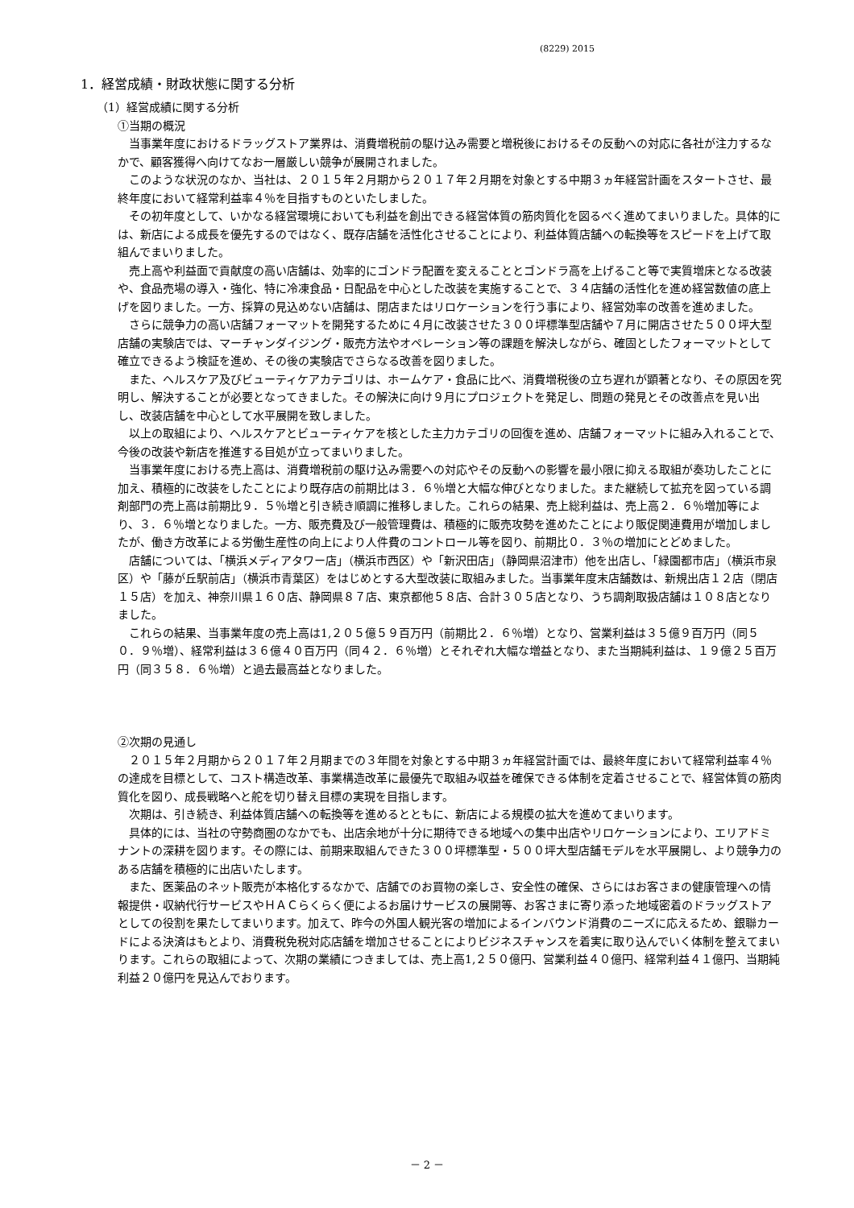(8229) 2015
1．経営成績・財政状態に関する分析
（1）経営成績に関する分析
①当期の概況
当事業年度におけるドラッグストア業界は、消費増税前の駆け込み需要と増税後におけるその反動への対応に各社が注力するなかで、顧客獲得へ向けてなお一層厳しい競争が展開されました。
このような状況のなか、当社は、２０１５年２月期から２０１７年２月期を対象とする中期３ヵ年経営計画をスタートさせ、最終年度において経常利益率４％を目指すものといたしました。
その初年度として、いかなる経営環境においても利益を創出できる経営体質の筋肉質化を図るべく進めてまいりました。具体的には、新店による成長を優先するのではなく、既存店舗を活性化させることにより、利益体質店舗への転換等をスピードを上げて取組んでまいりました。
売上高や利益面で貢献度の高い店舗は、効率的にゴンドラ配置を変えることとゴンドラ高を上げること等で実質増床となる改装や、食品売場の導入・強化、特に冷凍食品・日配品を中心とした改装を実施することで、３４店舗の活性化を進め経営数値の底上げを図りました。一方、採算の見込めない店舗は、閉店またはリロケーションを行う事により、経営効率の改善を進めました。
さらに競争力の高い店舗フォーマットを開発するために４月に改装させた３００坪標準型店舗や７月に開店させた５００坪大型店舗の実験店では、マーチャンダイジング・販売方法やオペレーション等の課題を解決しながら、確固としたフォーマットとして確立できるよう検証を進め、その後の実験店でさらなる改善を図りました。
また、ヘルスケア及びビューティケアカテゴリは、ホームケア・食品に比べ、消費増税後の立ち遅れが顕著となり、その原因を究明し、解決することが必要となってきました。その解決に向け９月にプロジェクトを発足し、問題の発見とその改善点を見い出し、改装店舗を中心として水平展開を致しました。
以上の取組により、ヘルスケアとビューティケアを核とした主力カテゴリの回復を進め、店舗フォーマットに組み入れることで、今後の改装や新店を推進する目処が立ってまいりました。
当事業年度における売上高は、消費増税前の駆け込み需要への対応やその反動への影響を最小限に抑える取組が奏功したことに加え、積極的に改装をしたことにより既存店の前期比は３．６％増と大幅な伸びとなりました。また継続して拡充を図っている調剤部門の売上高は前期比９．５％増と引き続き順調に推移しました。これらの結果、売上総利益は、売上高２．６％増加等により、３．６％増となりました。一方、販売費及び一般管理費は、積極的に販売攻勢を進めたことにより販促関連費用が増加しましたが、働き方改革による労働生産性の向上により人件費のコントロール等を図り、前期比０．３％の増加にとどめました。
店舗については、「横浜メディアタワー店」（横浜市西区）や「新沢田店」（静岡県沼津市）他を出店し、「緑園都市店」（横浜市泉区）や「藤が丘駅前店」（横浜市青葉区）をはじめとする大型改装に取組みました。当事業年度末店舗数は、新規出店１２店（閉店１５店）を加え、神奈川県１６０店、静岡県８７店、東京都他５８店、合計３０５店となり、うち調剤取扱店舗は１０８店となりました。
これらの結果、当事業年度の売上高は1,２０５億５９百万円（前期比２．６％増）となり、営業利益は３５億９百万円（同５０．９％増）、経常利益は３６億４０百万円（同４２．６％増）とそれぞれ大幅な増益となり、また当期純利益は、１９億２５百万円（同３５８．６％増）と過去最高益となりました。
②次期の見通し
２０１５年２月期から２０１７年２月期までの３年間を対象とする中期３ヵ年経営計画では、最終年度において経常利益率４％の達成を目標として、コスト構造改革、事業構造改革に最優先で取組み収益を確保できる体制を定着させることで、経営体質の筋肉質化を図り、成長戦略へと舵を切り替え目標の実現を目指します。
次期は、引き続き、利益体質店舗への転換等を進めるとともに、新店による規模の拡大を進めてまいります。
具体的には、当社の守勢商圏のなかでも、出店余地が十分に期待できる地域への集中出店やリロケーションにより、エリアドミナントの深耕を図ります。その際には、前期来取組んできた３００坪標準型・５００坪大型店舗モデルを水平展開し、より競争力のある店舗を積極的に出店いたします。
また、医薬品のネット販売が本格化するなかで、店舗でのお買物の楽しさ、安全性の確保、さらにはお客さまの健康管理への情報提供・収納代行サービスやＨＡＣらくらく便によるお届けサービスの展開等、お客さまに寄り添った地域密着のドラッグストアとしての役割を果たしてまいります。加えて、昨今の外国人観光客の増加によるインバウンド消費のニーズに応えるため、銀聯カードによる決済はもとより、消費税免税対応店舗を増加させることによりビジネスチャンスを着実に取り込んでいく体制を整えてまいります。これらの取組によって、次期の業績につきましては、売上高1,２５０億円、営業利益４０億円、経常利益４１億円、当期純利益２０億円を見込んでおります。
－ 2 －